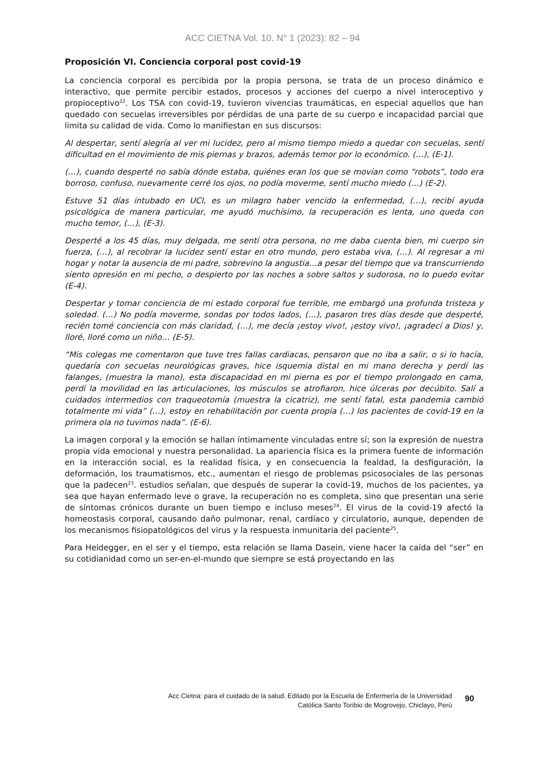ACC CIETNA Vol. 10. N° 1 (2023): 82 – 94
Proposición VI. Conciencia corporal post covid-19
La conciencia corporal es percibida por la propia persona, se trata de un proceso dinámico e interactivo, que permite percibir estados, procesos y acciones del cuerpo a nivel interoceptivo y propioceptivo<sup>22</sup>. Los TSA con covid-19, tuvieron vivencias traumáticas, en especial aquellos que han quedado con secuelas irreversibles por pérdidas de una parte de su cuerpo e incapacidad parcial que limita su calidad de vida. Como lo manifiestan en sus discursos:
Al despertar, sentí alegría al ver mi lucidez, pero al mismo tiempo miedo a quedar con secuelas, sentí dificultad en el movimiento de mis piernas y brazos, además temor por lo económico. (…), (E-1).
(…), cuando desperté no sabía dónde estaba, quiénes eran los que se movían como “robots”, todo era borroso, confuso, nuevamente cerré los ojos, no podía moverme, sentí mucho miedo (…) (E-2).
Estuve 51 días intubado en UCI, es un milagro haber vencido la enfermedad, (…), recibí ayuda psicológica de manera particular, me ayudó muchísimo, la recuperación es lenta, uno queda con mucho temor, (…), (E-3).
Desperté a los 45 días, muy delgada, me sentí otra persona, no me daba cuenta bien, mi cuerpo sin fuerza, (…), al recobrar la lucidez sentí estar en otro mundo, pero estaba viva, (…). Al regresar a mi hogar y notar la ausencia de mi padre, sobrevino la angustia…a pesar del tiempo que va transcurriendo siento opresión en mi pecho, o despierto por las noches a sobre saltos y sudorosa, no lo puedo evitar (E-4).
Despertar y tomar conciencia de mi estado corporal fue terrible, me embargó una profunda tristeza y soledad. (…) No podía moverme, sondas por todos lados, (…), pasaron tres días desde que desperté, recién tomé conciencia con más claridad, (…), me decía ¡estoy vivo!, ¡estoy vivo!, ¡agradecí a Dios! y, lloré, lloré como un niño… (E-5).
“Mis colegas me comentaron que tuve tres fallas cardiacas, pensaron que no iba a salir, o si lo hacía, quedaría con secuelas neurológicas graves, hice isquemia distal en mi mano derecha y perdí las falanges, (muestra la mano), esta discapacidad en mi pierna es por el tiempo prolongado en cama, perdí la movilidad en las articulaciones, los músculos se atrofiaron, hice úlceras por decúbito. Salí a cuidados intermedios con traqueotomía (muestra la cicatriz), me sentí fatal, esta pandemia cambió totalmente mi vida” (…), estoy en rehabilitación por cuenta propia (…) los pacientes de covid-19 en la primera ola no tuvimos nada”. (E-6).
La imagen corporal y la emoción se hallan íntimamente vinculadas entre sí; son la expresión de nuestra propia vida emocional y nuestra personalidad. La apariencia física es la primera fuente de información en la interacción social, es la realidad física, y en consecuencia la fealdad, la desfiguración, la deformación, los traumatismos, etc., aumentan el riesgo de problemas psicosociales de las personas que la padecen<sup>23</sup>. estudios señalan, que después de superar la covid-19, muchos de los pacientes, ya sea que hayan enfermado leve o grave, la recuperación no es completa, sino que presentan una serie de síntomas crónicos durante un buen tiempo e incluso meses<sup>24</sup>. El virus de la covid-19 afectó la homeostasis corporal, causando daño pulmonar, renal, cardíaco y circulatorio, aunque, dependen de los mecanismos fisiopatológicos del virus y la respuesta inmunitaria del paciente<sup>25</sup>.
Para Heidegger, en el ser y el tiempo, esta relación se llama Dasein, viene hacer la caída del “ser” en su cotidianidad como un ser-en-el-mundo que siempre se está proyectando en las
Acc Cietna: para el cuidado de la salud. Editado por la Escuela de Enfermería de la Universidad Católica Santo Toribio de Mogrovejo, Chiclayo, Perú
90